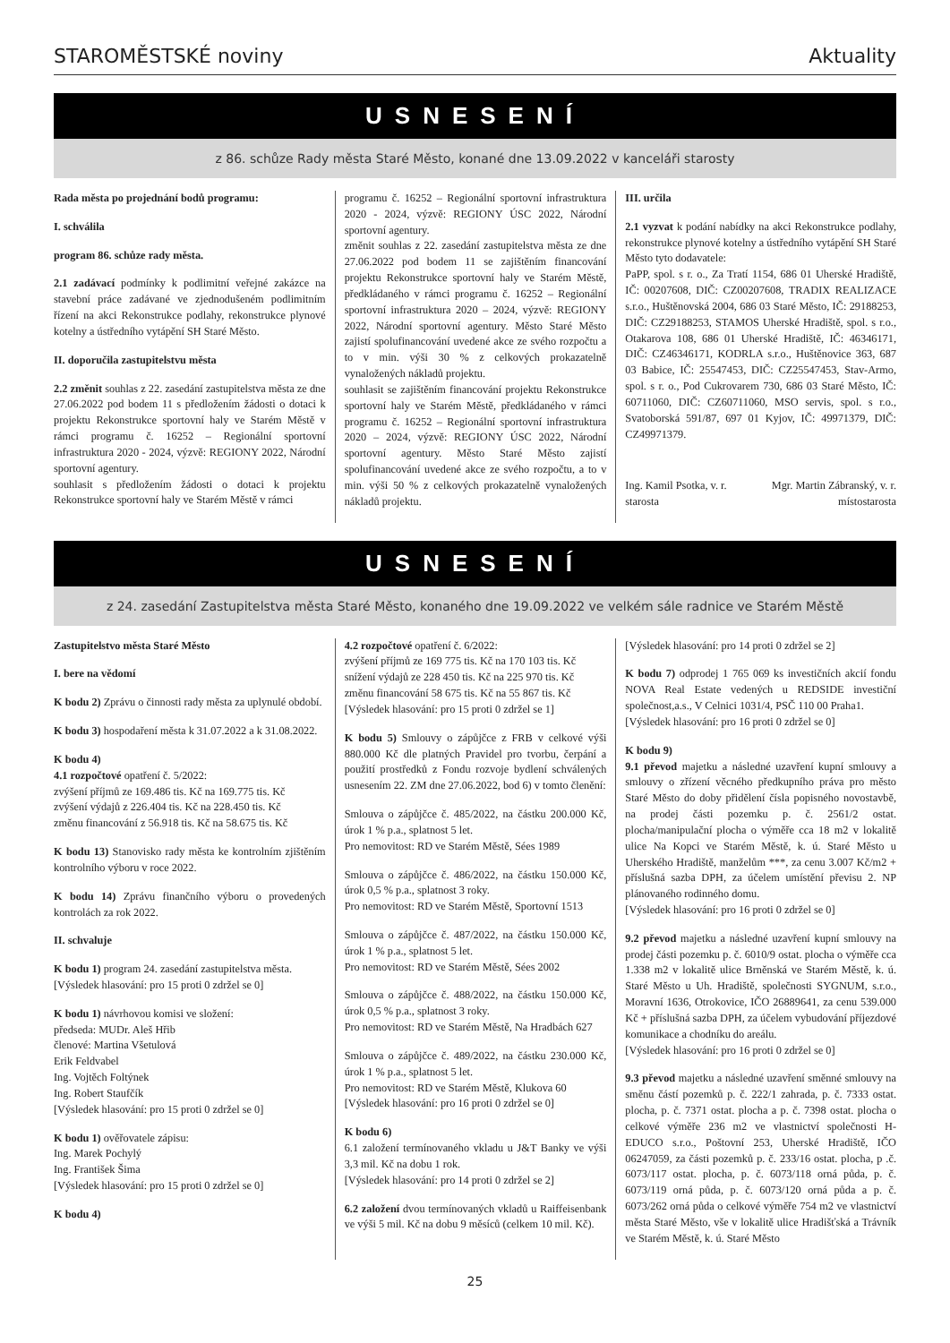STAROMĚSTSKÉ noviny Aktuality
USNESENÍ
z 86. schůze Rady města Staré Město, konané dne 13.09.2022 v kanceláři starosty
Rada města po projednání bodů programu:
I. schválila
program 86. schůze rady města.
2.1 zadávací podmínky k podlimitní veřejné zakázce na stavební práce zadávané ve zjednodušeném podlimitním řízení na akci Rekonstrukce podlahy, rekonstrukce plynové kotelny a ústředního vytápění SH Staré Město.
II. doporučila zastupitelstvu města
2.2 změnit souhlas z 22. zasedání zastupitelstva města ze dne 27.06.2022 pod bodem 11 s předložením žádosti o dotaci k projektu Rekonstrukce sportovní haly ve Starém Městě v rámci programu č. 16252 – Regionální sportovní infrastruktura 2020 - 2024, výzvě: REGIONY 2022, Národní sportovní agentury.
souhlasit s předložením žádosti o dotaci k projektu Rekonstrukce sportovní haly ve Starém Městě v rámci
programu č. 16252 – Regionální sportovní infrastruktura 2020 - 2024, výzvě: REGIONY ÚSC 2022, Národní sportovní agentury.
změnit souhlas z 22. zasedání zastupitelstva města ze dne 27.06.2022 pod bodem 11 se zajištěním financování projektu Rekonstrukce sportovní haly ve Starém Městě, předkládaného v rámci programu č. 16252 – Regionální sportovní infrastruktura 2020 – 2024, výzvě: REGIONY 2022, Národní sportovní agentury. Město Staré Město zajistí spolufinancování uvedené akce ze svého rozpočtu a to v min. výši 30 % z celkových prokazatelně vynaložených nákladů projektu.
souhlasit se zajištěním financování projektu Rekonstrukce sportovní haly ve Starém Městě, předkládaného v rámci programu č. 16252 – Regionální sportovní infrastruktura 2020 – 2024, výzvě: REGIONY ÚSC 2022, Národní sportovní agentury. Město Staré Město zajistí spolufinancování uvedené akce ze svého rozpočtu, a to v min. výši 50 % z celkových prokazatelně vynaložených nákladů projektu.
III. určila
2.1 vyzvat k podání nabídky na akci Rekonstrukce podlahy, rekonstrukce plynové kotelny a ústředního vytápění SH Staré Město tyto dodavatele:
PaPP, spol. s r. o., Za Tratí 1154, 686 01 Uherské Hradiště, IČ: 00207608, DIČ: CZ00207608, TRADIX REALIZACE s.r.o., Huštěnovská 2004, 686 03 Staré Město, IČ: 29188253, DIČ: CZ29188253, STAMOS Uherské Hradiště, spol. s r.o., Otakarova 108, 686 01 Uherské Hradiště, IČ: 46346171, DIČ: CZ46346171, KODRLA s.r.o., Huštěnovice 363, 687 03 Babice, IČ: 25547453, DIČ: CZ25547453, Stav-Armo, spol. s r. o., Pod Cukrovarem 730, 686 03 Staré Město, IČ: 60711060, DIČ: CZ60711060, MSO servis, spol. s r.o., Svatoborská 591/87, 697 01 Kyjov, IČ: 49971379, DIČ: CZ49971379.
Ing. Kamil Psotka, v. r.
starosta Mgr. Martin Zábranský, v. r.
místostarosta
USNESENÍ
z 24. zasedání Zastupitelstva města Staré Město, konaného dne 19.09.2022 ve velkém sále radnice ve Starém Městě
Zastupitelstvo města Staré Město
I. bere na vědomí
K bodu 2) Zprávu o činnosti rady města za uplynulé období.
K bodu 3) hospodaření města k 31.07.2022 a k 31.08.2022.
K bodu 4)
4.1 rozpočtové opatření č. 5/2022:
zvýšení příjmů ze 169.486 tis. Kč na 169.775 tis. Kč
zvýšení výdajů z 226.404 tis. Kč na 228.450 tis. Kč
změnu financování z 56.918 tis. Kč na 58.675 tis. Kč
K bodu 13) Stanovisko rady města ke kontrolním zjištěním kontrolního výboru v roce 2022.
K bodu 14) Zprávu finančního výboru o provedených kontrolách za rok 2022.
II. schvaluje
K bodu 1) program 24. zasedání zastupitelstva města.
[Výsledek hlasování: pro 15 proti 0 zdržel se 0]
K bodu 1) návrhovou komisi ve složení:
předseda: MUDr. Aleš Hřib
členové: Martina Všetulová
Erik Feldvabel
Ing. Vojtěch Foltýnek
Ing. Robert Staufčík
[Výsledek hlasování: pro 15 proti 0 zdržel se 0]
K bodu 1) ověřovatele zápisu:
Ing. Marek Pochylý
Ing. František Šima
[Výsledek hlasování: pro 15 proti 0 zdržel se 0]
K bodu 4)
4.2 rozpočtové opatření č. 6/2022:
zvýšení příjmů ze 169 775 tis. Kč na 170 103 tis. Kč
snížení výdajů ze 228 450 tis. Kč na 225 970 tis. Kč
změnu financování 58 675 tis. Kč na 55 867 tis. Kč
[Výsledek hlasování: pro 15 proti 0 zdržel se 1]
K bodu 5) Smlouvy o zápůjčce z FRB v celkové výši 880.000 Kč dle platných Pravidel pro tvorbu, čerpání a použití prostředků z Fondu rozvoje bydlení schválených usnesením 22. ZM dne 27.06.2022, bod 6) v tomto členění:
Smlouva o zápůjčce č. 485/2022, na částku 200.000 Kč, úrok 1 % p.a., splatnost 5 let.
Pro nemovitost: RD ve Starém Městě, Sées 1989
Smlouva o zápůjčce č. 486/2022, na částku 150.000 Kč, úrok 0,5 % p.a., splatnost 3 roky.
Pro nemovitost: RD ve Starém Městě, Sportovní 1513
Smlouva o zápůjčce č. 487/2022, na částku 150.000 Kč, úrok 1 % p.a., splatnost 5 let.
Pro nemovitost: RD ve Starém Městě, Sées 2002
Smlouva o zápůjčce č. 488/2022, na částku 150.000 Kč, úrok 0,5 % p.a., splatnost 3 roky.
Pro nemovitost: RD ve Starém Městě, Na Hradbách 627
Smlouva o zápůjčce č. 489/2022, na částku 230.000 Kč, úrok 1 % p.a., splatnost 5 let.
Pro nemovitost: RD ve Starém Městě, Klukova 60
[Výsledek hlasování: pro 16 proti 0 zdržel se 0]
K bodu 6)
6.1 založení termínovaného vkladu u J&T Banky ve výši 3,3 mil. Kč na dobu 1 rok.
[Výsledek hlasování: pro 14 proti 0 zdržel se 2]
6.2 založení dvou termínovaných vkladů u Raiffeisenbank ve výši 5 mil. Kč na dobu 9 měsíců (celkem 10 mil. Kč).
[Výsledek hlasování: pro 14 proti 0 zdržel se 2]
K bodu 7) odprodej 1 765 069 ks investičních akcií fondu NOVA Real Estate vedených u REDSIDE investiční společnost,a.s., V Celnici 1031/4, PSČ 110 00 Praha1.
[Výsledek hlasování: pro 16 proti 0 zdržel se 0]
K bodu 9)
9.1 převod majetku a následné uzavření kupní smlouvy a smlouvy o zřízení věcného předkupního práva pro město Staré Město do doby přidělení čísla popisného novostavbě, na prodej části pozemku p. č. 2561/2 ostat. plocha/manipulační plocha o výměře cca 18 m2 v lokalitě ulice Na Kopci ve Starém Městě, k. ú. Staré Město u Uherského Hradiště, manželům ***, za cenu 3.007 Kč/m2 + příslušná sazba DPH, za účelem umístění převisu 2. NP plánovaného rodinného domu.
[Výsledek hlasování: pro 16 proti 0 zdržel se 0]
9.2 převod majetku a následné uzavření kupní smlouvy na prodej části pozemku p. č. 6010/9 ostat. plocha o výměře cca 1.338 m2 v lokalitě ulice Brněnská ve Starém Městě, k. ú. Staré Město u Uh. Hradiště, společnosti SYGNUM, s.r.o., Moravní 1636, Otrokovice, IČO 26889641, za cenu 539.000 Kč + příslušná sazba DPH, za účelem vybudování příjezdové komunikace a chodníku do areálu.
[Výsledek hlasování: pro 16 proti 0 zdržel se 0]
9.3 převod majetku a následné uzavření směnné smlouvy na směnu částí pozemků p. č. 222/1 zahrada, p. č. 7333 ostat. plocha, p. č. 7371 ostat. plocha a p. č. 7398 ostat. plocha o celkové výměře 236 m2 ve vlastnictví společnosti H-EDUCO s.r.o., Poštovní 253, Uherské Hradiště, IČO 06247059, za části pozemků p. č. 233/16 ostat. plocha, p .č. 6073/117 ostat. plocha, p. č. 6073/118 orná půda, p. č. 6073/119 orná půda, p. č. 6073/120 orná půda a p. č. 6073/262 orná půda o celkové výměře 754 m2 ve vlastnictví města Staré Město, vše v lokalitě ulice Hradišťská a Trávník ve Starém Městě, k. ú. Staré Město
25